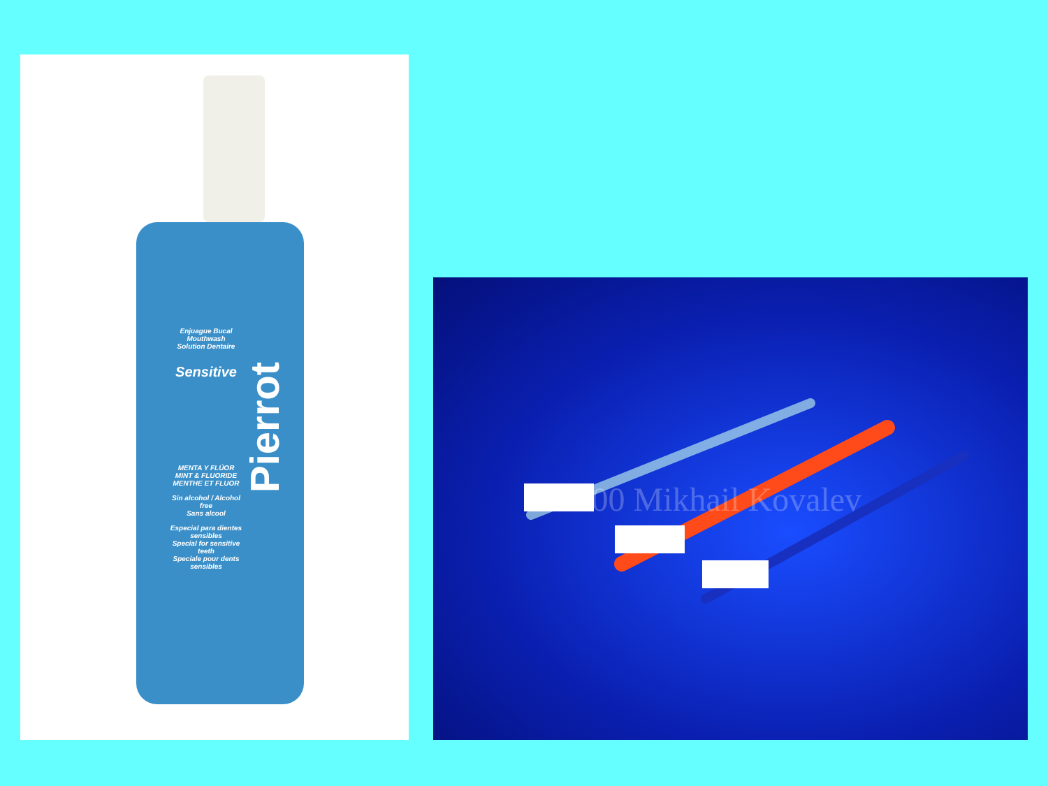Enjuague Bucal
Mouthwash
Solution Dentaire
Sensitive
MENTA Y FLÚOR
MINT & FLUORIDE
MENTHE ET FLUOR
Sin alcohol / Alcohol free
Sans alcool
Especial para dientes sensibles
Special for sensitive teeth
Speciale pour dents sensibles
Pierrot
© 2000 Mikhail Kovalev